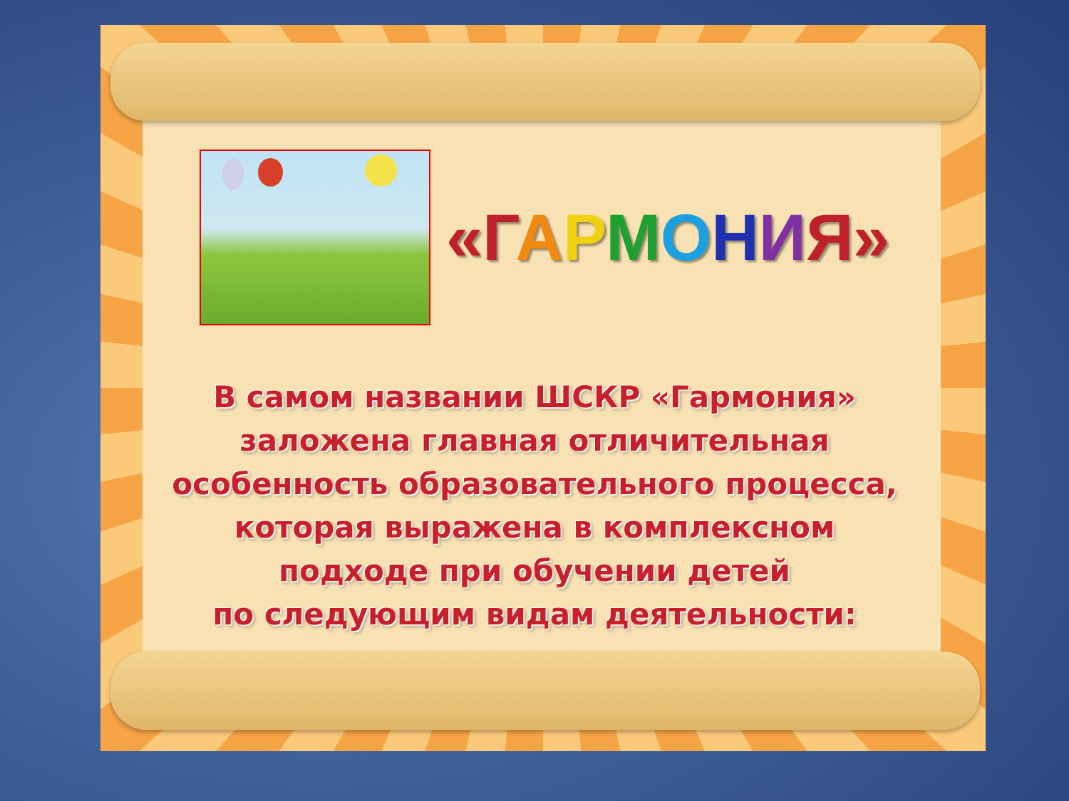«Г АРМОНИЯ»
В самом названии ШСКР «Гармония»
заложена главная отличительная
особенность образовательного процесса,
которая выражена в комплексном
подходе при обучении детей
по следующим видам деятельности: